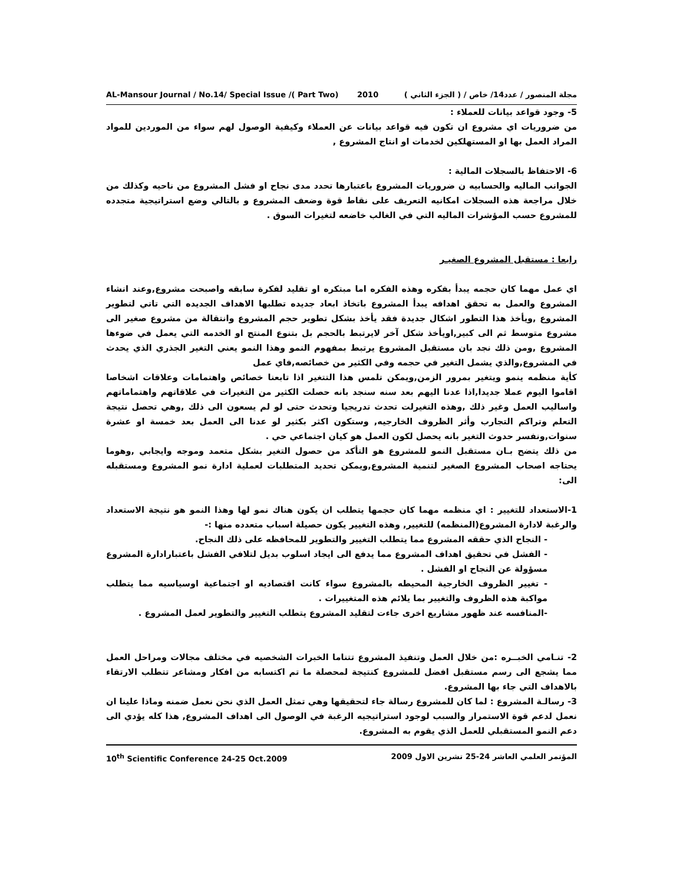AL-Mansour Journal / No.14/ Special Issue /( Part Two) 2010 مجلة المنصور / عدد14/ خاص / ( الجزء الثاني )
5- وجود قواعد بيانات للعملاء :
من ضروريات اي مشروع ان تكون فيه قواعد بيانات عن العملاء وكيفية الوصول لهم سواء من الموردين للمواد المراد العمل بها او المستهلكين لخدمات او انتاج المشروع ,
6- الاحتفاظ بالسجلات المالية :
الجوانب الماليه والحسابيه ن ضروريات المشروع باعتبارها تحدد مدى نجاح او فشل المشروع من ناحيه وكذلك من خلال مراجعة هذه السجلات امكانيه التعريف على نقاط قوة وضعف المشروع و بالتالي وضع استراتيجية متجدده للمشروع حسب المؤشرات الماليه التي في الغالب خاضعه لتغيرات السوق .
رابعا : مستقبل المشروع الصغيـر
اي عمل مهما كان حجمه يبدأ بفكره وهذه الفكره اما مبتكره او تقليد لفكرة سابقه واصبحت مشروع,وعند انشاء المشروع والعمل به تحقق اهدافه يبدأ المشروع باتخاذ ابعاد جديده تطلبها الاهداف الجديده التي تاتي لتطوير المشروع ,ويأخذ هذا التطور اشكال جديدة فقد يأخذ بشكل تطوير حجم المشروع وانتقالة من مشروع صغير الى مشروع متوسط ثم الى كبير,اويأخذ شكل آخر لايرتبط بالحجم بل بتنوع المنتج او الخدمه التي يعمل في ضوءها المشروع ,ومن ذلك نجد بان مستقبل المشروع يرتبط بمفهوم النمو وهذا النمو يعني التغير الجذري الذي يحدث في المشروع,والذي يشمل التغير في حجمه وفي الكثير من خصائصه,فاي عمل
كأية منظمه ينمو ويتغير بمرور الزمن,ويمكن تلمس هذا التتغير اذا تابعنا خصائص واهتمامات وعلاقات اشخاصا اقاموا اليوم عملا جديدا,اذا عدنا اليهم بعد سنه سنجد بانه حصلت الكثير من التغيرات في علاقاتهم واهتماماتهم واساليب العمل وغير ذلك ,وهذه التغيرلت تحدث تدريجيا وتحدث حتى لو لم يسعون الى ذلك ,وهي تحصل نتيجة التعلم وتراكم التجارب وأثر الظروف الخارجيه, وستكون اكثر بكثير لو عدنا الى العمل بعد خمسة او عشرة سنوات,ونفسر حدوث التغير بانه يحصل لكون العمل هو كيان اجتماعي حي .
من ذلك يتضح بـان مستقبل النمو للمشروع هو التأكد من حصول التغير بشكل متعمد وموجه وايجابي ,وهوما يحتاجه اصحاب المشروع الصغير لتنمية المشروع,ويمكن تحديد المتطلبات لعملية ادارة نمو المشروع ومستقبله الى:
1-الاستعداد للتغيير : اي منظمه مهما كان حجمها يتطلب ان يكون هناك نمو لها وهذا النمو هو نتيجة الاستعداد والرغبة لادارة المشروع(المنظمه) للتغيير, وهذه التغيير يكون حصيلة اسباب متعدده منها :-
- النجاح الذي حققه المشروع مما يتطلب التغيير والتطوير للمحافظه على ذلك النجاح.
- الفشل في تحقيق اهداف المشروع مما يدفع الى ايجاد اسلوب بديل لتلافي الفشل باعتبارادارة المشروع مسؤولة عن النجاح او الفشل .
- تغيير الظروف الخارجية المحيطه بالمشروع سواء كانت اقتصاديه او اجتماعية اوسياسيه مما يتطلب مواكبة هذه الظروف والتغيير بما يلائم هذه المتغييرات .
-المنافسه عند ظهور مشاريع اخرى جاءت لتقليد المشروع يتطلب التغيير والتطوير لعمل المشروع .
2- تنـامي الخبــره :من خلال العمل وتنفيذ المشروع تتناما الخبرات الشخصيه في مختلف مجالات ومراحل العمل مما يشجع الى رسم مستقبل افضل للمشروع كنتيجة لمحصلة ما تم اكتسابه من افكار ومشاعر تتطلب الارتقاء بالاهداف التي جاء بها المشروع.
3- رسالـة المشروع : لما كان للمشروع رسالة جاء لتحقيقها وهي تمثل العمل الذي نحن نعمل ضمنه وماذا علينا ان نعمل لدعم قوة الاستمرار والسبب لوجود استراتيجيه الرغبة في الوصول الى اهداف المشروع, هذا كله يؤدي الى دعم النمو المستقبلي للعمل الذي يقوم به المشروع.
10<sup>th</sup> Scientific Conference 24-25 Oct.2009 المؤتمر العلمي العاشر 24-25 تشرين الاول 2009